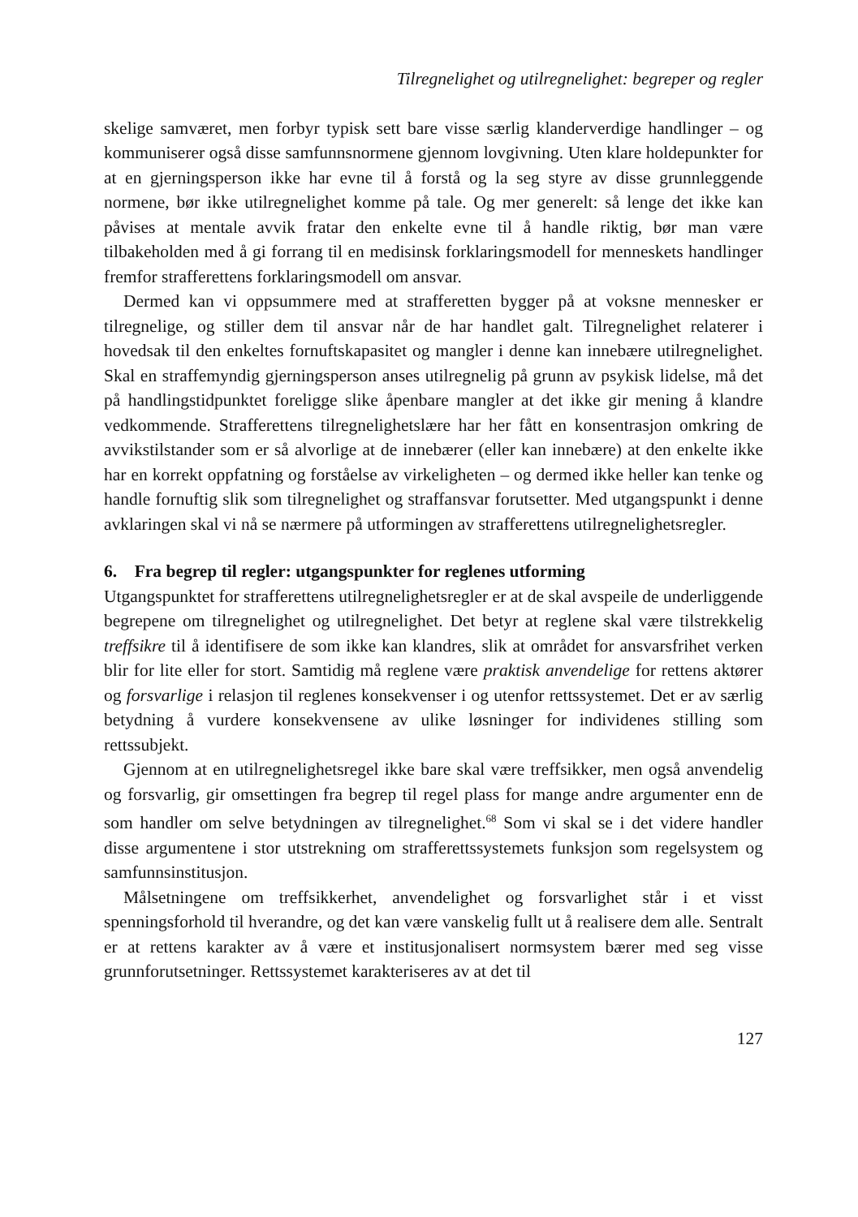Tilregnelighet og utilregnelighet: begreper og regler
skelige samværet, men forbyr typisk sett bare visse særlig klanderverdige handlinger – og kommuniserer også disse samfunnsnormene gjennom lovgivning. Uten klare holdepunkter for at en gjerningsperson ikke har evne til å forstå og la seg styre av disse grunnleggende normene, bør ikke utilregnelighet komme på tale. Og mer generelt: så lenge det ikke kan påvises at mentale avvik fratar den enkelte evne til å handle riktig, bør man være tilbakeholden med å gi forrang til en medisinsk forklaringsmodell for menneskets handlinger fremfor strafferettens forklaringsmodell om ansvar.
Dermed kan vi oppsummere med at strafferetten bygger på at voksne mennesker er tilregnelige, og stiller dem til ansvar når de har handlet galt. Tilregnelighet relaterer i hovedsak til den enkeltes fornuftskapasitet og mangler i denne kan innebære utilregnelighet. Skal en straffemyndig gjerningsperson anses utilregnelig på grunn av psykisk lidelse, må det på handlingstidpunktet foreligge slike åpenbare mangler at det ikke gir mening å klandre vedkommende. Strafferettens tilregnelighetslære har her fått en konsentrasjon omkring de avvikstilstander som er så alvorlige at de innebærer (eller kan innebære) at den enkelte ikke har en korrekt oppfatning og forståelse av virkeligheten – og dermed ikke heller kan tenke og handle fornuftig slik som tilregnelighet og straffansvar forutsetter. Med utgangspunkt i denne avklaringen skal vi nå se nærmere på utformingen av strafferettens utilregnelighetsregler.
6. Fra begrep til regler: utgangspunkter for reglenes utforming
Utgangspunktet for strafferettens utilregnelighetsregler er at de skal avspeile de underliggende begrepene om tilregnelighet og utilregnelighet. Det betyr at reglene skal være tilstrekkelig treffsikre til å identifisere de som ikke kan klandres, slik at området for ansvarsfrihet verken blir for lite eller for stort. Samtidig må reglene være praktisk anvendelige for rettens aktører og forsvarlige i relasjon til reglenes konsekvenser i og utenfor rettssystemet. Det er av særlig betydning å vurdere konsekvensene av ulike løsninger for individenes stilling som rettssubjekt.
Gjennom at en utilregnelighetsregel ikke bare skal være treffsikker, men også anvendelig og forsvarlig, gir omsettingen fra begrep til regel plass for mange andre argumenter enn de som handler om selve betydningen av tilregnelighet.<sup>68</sup> Som vi skal se i det videre handler disse argumentene i stor utstrekning om strafferettssystemets funksjon som regelsystem og samfunnsinstitusjon.
Målsetningene om treffsikkerhet, anvendelighet og forsvarlighet står i et visst spenningsforhold til hverandre, og det kan være vanskelig fullt ut å realisere dem alle. Sentralt er at rettens karakter av å være et institusjonalisert normsystem bærer med seg visse grunnforutsetninger. Rettssystemet karakteriseres av at det til
127